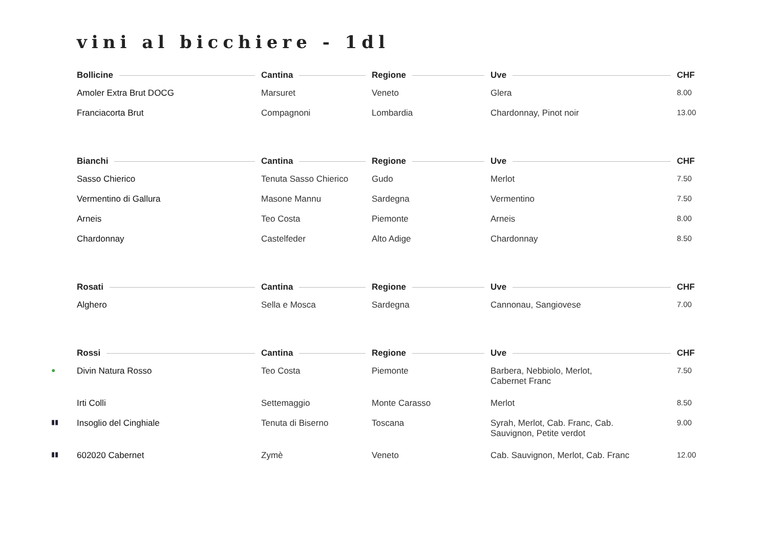vini al bicchiere - 1dl
| | Bollicine | Cantina | Regione | Uve | CHF |
| --- | --- | --- | --- | --- | --- |
| | Amoler Extra Brut DOCG | Marsuret | Veneto | Glera | 8.00 |
| | Franciacorta Brut | Compagnoni | Lombardia | Chardonnay, Pinot noir | 13.00 |
| | Bianchi | Cantina | Regione | Uve | CHF |
| | Sasso Chierico | Tenuta Sasso Chierico | Gudo | Merlot | 7.50 |
| | Vermentino di Gallura | Masone Mannu | Sardegna | Vermentino | 7.50 |
| | Arneis | Teo Costa | Piemonte | Arneis | 8.00 |
| | Chardonnay | Castelfeder | Alto Adige | Chardonnay | 8.50 |
| | Rosati | Cantina | Regione | Uve | CHF |
| | Alghero | Sella e Mosca | Sardegna | Cannonau, Sangiovese | 7.00 |
| | Rossi | Cantina | Regione | Uve | CHF |
| ● | Divin Natura Rosso | Teo Costa | Piemonte | Barbera, Nebbiolo, Merlot, Cabernet Franc | 7.50 |
| | Irti Colli | Settemaggio | Monte Carasso | Merlot | 8.50 |
| ▮▮ | Insoglio del Cinghiale | Tenuta di Biserno | Toscana | Syrah, Merlot, Cab. Franc, Cab. Sauvignon, Petite verdot | 9.00 |
| ▮▮ | 602020 Cabernet | Zymè | Veneto | Cab. Sauvignon, Merlot, Cab. Franc | 12.00 |